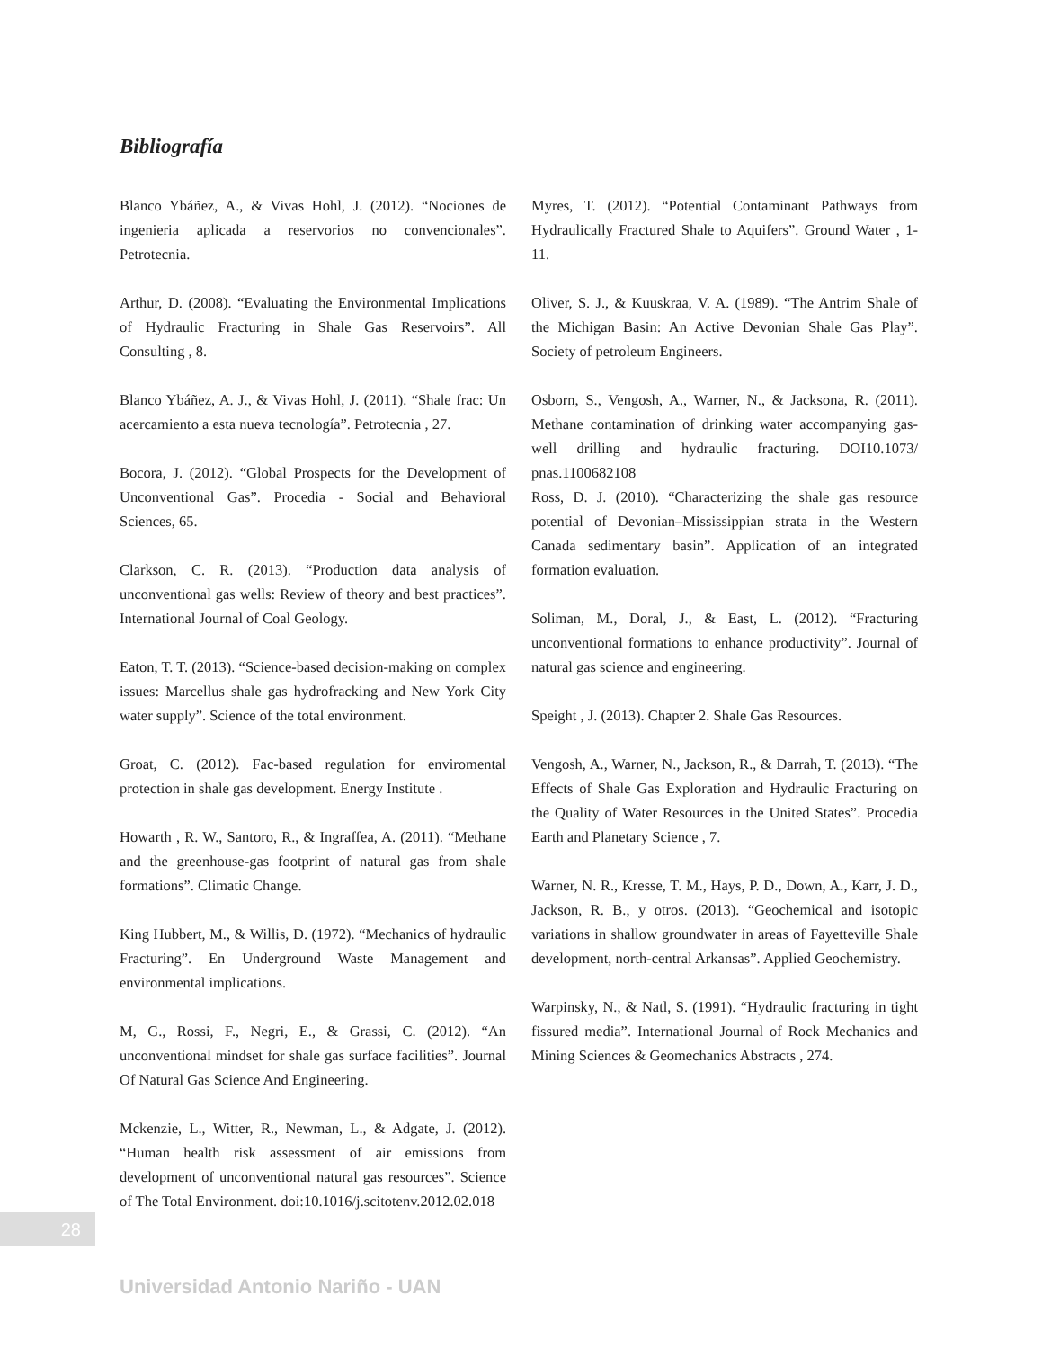Bibliografía
Blanco Ybáñez, A., & Vivas Hohl, J. (2012). “Nociones de ingenieria aplicada a reservorios no convencionales”. Petrotecnia.
Arthur, D. (2008). “Evaluating the Environmental Implications of Hydraulic Fracturing in Shale Gas Reservoirs”. All Consulting , 8.
Blanco Ybáñez, A. J., & Vivas Hohl, J. (2011). “Shale frac: Un acercamiento a esta nueva tecnología”. Petrotecnia , 27.
Bocora, J. (2012). “Global Prospects for the Development of Unconventional Gas”. Procedia - Social and Behavioral Sciences, 65.
Clarkson, C. R. (2013). “Production data analysis of unconventional gas wells: Review of theory and best practices”. International Journal of Coal Geology.
Eaton, T. T. (2013). “Science-based decision-making on complex issues: Marcellus shale gas hydrofracking and New York City water supply”. Science of the total environment.
Groat, C. (2012). Fac-based regulation for enviromental protection in shale gas development. Energy Institute .
Howarth , R. W., Santoro, R., & Ingraffea, A. (2011). “Methane and the greenhouse-gas footprint of natural gas from shale formations”. Climatic Change.
King Hubbert, M., & Willis, D. (1972). “Mechanics of hydraulic Fracturing”. En Underground Waste Management and environmental implications.
M, G., Rossi, F., Negri, E., & Grassi, C. (2012). “An unconventional mindset for shale gas surface facilities”. Journal Of Natural Gas Science And Engineering.
Mckenzie, L., Witter, R., Newman, L., & Adgate, J. (2012). “Human health risk assessment of air emissions from development of unconventional natural gas resources”. Science of The Total Environment. doi:10.1016/j.scitotenv.2012.02.018
Myres, T. (2012). “Potential Contaminant Pathways from Hydraulically Fractured Shale to Aquifers”. Ground Water , 1-11.
Oliver, S. J., & Kuuskraa, V. A. (1989). “The Antrim Shale of the Michigan Basin: An Active Devonian Shale Gas Play”. Society of petroleum Engineers.
Osborn, S., Vengosh, A., Warner, N., & Jacksona, R. (2011). Methane contamination of drinking water accompanying gas-well drilling and hydraulic fracturing. DOI10.1073/ pnas.1100682108
Ross, D. J. (2010). “Characterizing the shale gas resource potential of Devonian–Mississippian strata in the Western Canada sedimentary basin”. Application of an integrated formation evaluation.
Soliman, M., Doral, J., & East, L. (2012). “Fracturing unconventional formations to enhance productivity”. Journal of natural gas science and engineering.
Speight , J. (2013). Chapter 2. Shale Gas Resources.
Vengosh, A., Warner, N., Jackson, R., & Darrah, T. (2013). “The Effects of Shale Gas Exploration and Hydraulic Fracturing on the Quality of Water Resources in the United States”. Procedia Earth and Planetary Science , 7.
Warner, N. R., Kresse, T. M., Hays, P. D., Down, A., Karr, J. D., Jackson, R. B., y otros. (2013). “Geochemical and isotopic variations in shallow groundwater in areas of Fayetteville Shale development, north-central Arkansas”. Applied Geochemistry.
Warpinsky, N., & Natl, S. (1991). “Hydraulic fracturing in tight fissured media”. International Journal of Rock Mechanics and Mining Sciences & Geomechanics Abstracts , 274.
28
Universidad Antonio Nariño - UAN